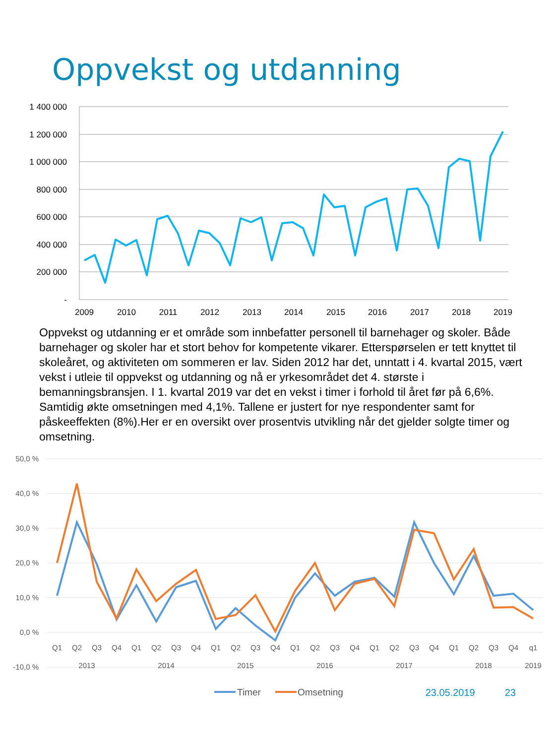Oppvekst og utdanning
1 400 000
1 200 000
1 000 000
800 000
600 000
400 000
200 000
-
2009
2010
2011
2012
2013
2014
2015
2016
2017
2018
2019
Oppvekst og utdanning er et område som innbefatter personell til barnehager og skoler. Både barnehager og skoler har et stort behov for kompetente vikarer. Etterspørselen er tett knyttet til skoleåret, og aktiviteten om sommeren er lav. Siden 2012 har det, unntatt i 4. kvartal 2015, vært vekst i utleie til oppvekst og utdanning og nå er yrkesområdet det 4. største i bemanningsbransjen. I 1. kvartal 2019 var det en vekst i timer i forhold til året før på 6,6%. Samtidig økte omsetningen med 4,1%. Tallene er justert for nye respondenter samt for påskeeffekten (8%).Her er en oversikt over prosentvis utvikling når det gjelder solgte timer og omsetning.
50,0 %
40,0 %
30,0 %
20,0 %
10,0 %
0,0 %
-10,0 %
Q1
Q2
Q3
Q4
Q1
Q2
Q3
Q4
Q1
Q2
Q3
Q4
Q1
Q2
Q3
Q4
Q1
Q2
Q3
Q4
Q1
Q2
Q3
Q4
q1
2013
2014
2015
2016
2017
2018
2019
Timer
Omsetning
23.05.2019 23